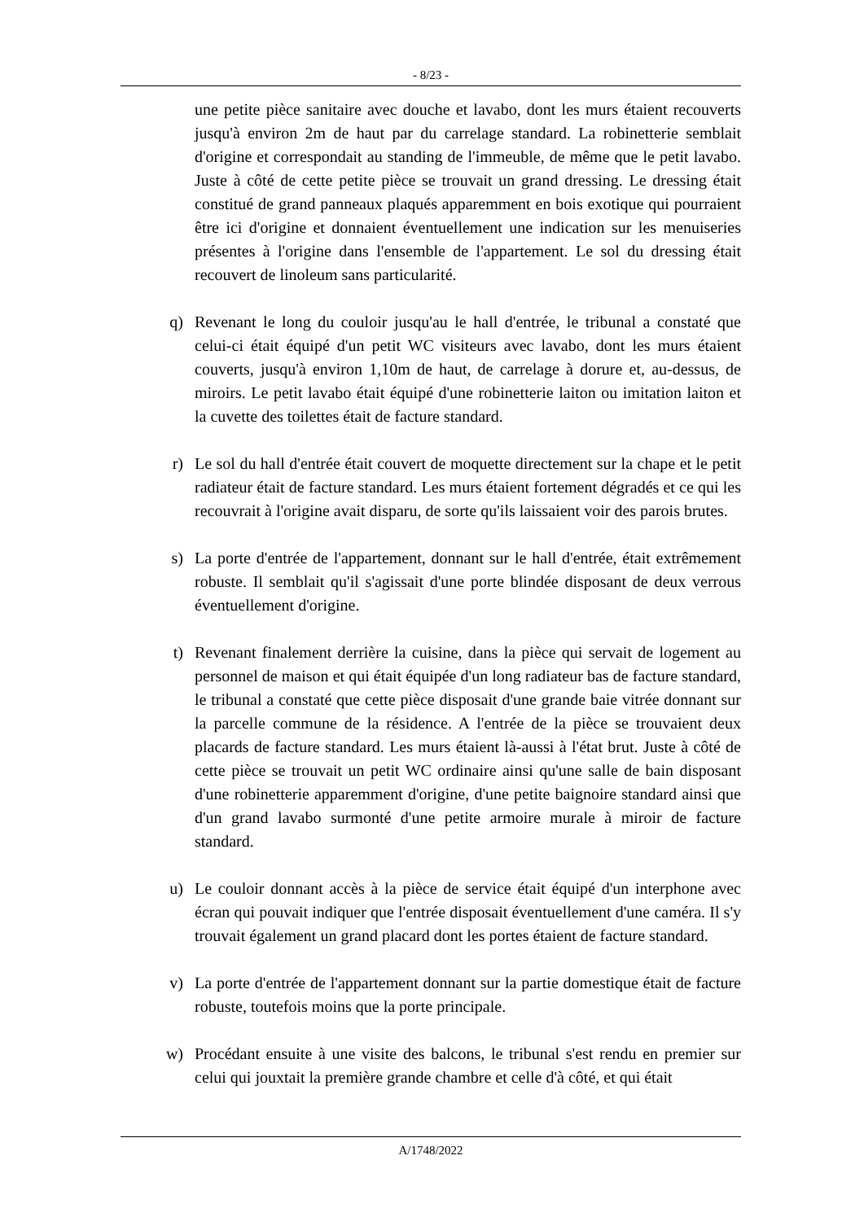- 8/23 -
une petite pièce sanitaire avec douche et lavabo, dont les murs étaient recouverts jusqu'à environ 2m de haut par du carrelage standard. La robinetterie semblait d'origine et correspondait au standing de l'immeuble, de même que le petit lavabo. Juste à côté de cette petite pièce se trouvait un grand dressing. Le dressing était constitué de grand panneaux plaqués apparemment en bois exotique qui pourraient être ici d'origine et donnaient éventuellement une indication sur les menuiseries présentes à l'origine dans l'ensemble de l'appartement. Le sol du dressing était recouvert de linoleum sans particularité.
q) Revenant le long du couloir jusqu'au le hall d'entrée, le tribunal a constaté que celui-ci était équipé d'un petit WC visiteurs avec lavabo, dont les murs étaient couverts, jusqu'à environ 1,10m de haut, de carrelage à dorure et, au-dessus, de miroirs. Le petit lavabo était équipé d'une robinetterie laiton ou imitation laiton et la cuvette des toilettes était de facture standard.
r) Le sol du hall d'entrée était couvert de moquette directement sur la chape et le petit radiateur était de facture standard. Les murs étaient fortement dégradés et ce qui les recouvrait à l'origine avait disparu, de sorte qu'ils laissaient voir des parois brutes.
s) La porte d'entrée de l'appartement, donnant sur le hall d'entrée, était extrêmement robuste. Il semblait qu'il s'agissait d'une porte blindée disposant de deux verrous éventuellement d'origine.
t) Revenant finalement derrière la cuisine, dans la pièce qui servait de logement au personnel de maison et qui était équipée d'un long radiateur bas de facture standard, le tribunal a constaté que cette pièce disposait d'une grande baie vitrée donnant sur la parcelle commune de la résidence. A l'entrée de la pièce se trouvaient deux placards de facture standard. Les murs étaient là-aussi à l'état brut. Juste à côté de cette pièce se trouvait un petit WC ordinaire ainsi qu'une salle de bain disposant d'une robinetterie apparemment d'origine, d'une petite baignoire standard ainsi que d'un grand lavabo surmonté d'une petite armoire murale à miroir de facture standard.
u) Le couloir donnant accès à la pièce de service était équipé d'un interphone avec écran qui pouvait indiquer que l'entrée disposait éventuellement d'une caméra. Il s'y trouvait également un grand placard dont les portes étaient de facture standard.
v) La porte d'entrée de l'appartement donnant sur la partie domestique était de facture robuste, toutefois moins que la porte principale.
w) Procédant ensuite à une visite des balcons, le tribunal s'est rendu en premier sur celui qui jouxtait la première grande chambre et celle d'à côté, et qui était
A/1748/2022